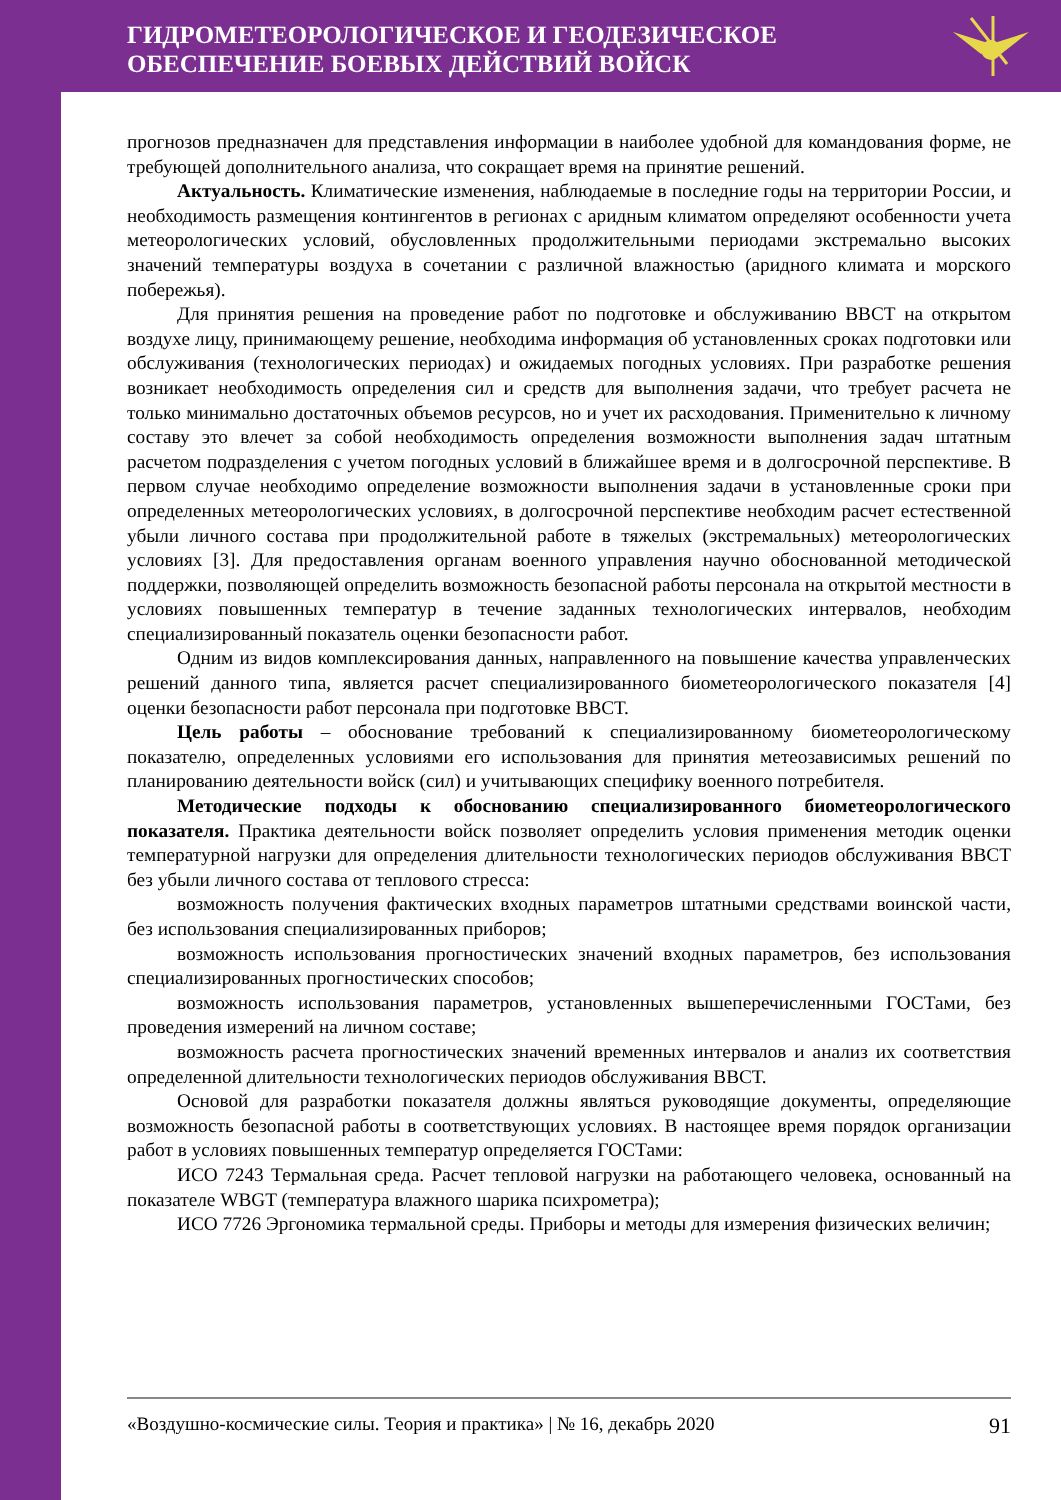ГИДРОМЕТЕОРОЛОГИЧЕСКОЕ И ГЕОДЕЗИЧЕСКОЕ
ОБЕСПЕЧЕНИЕ БОЕВЫХ ДЕЙСТВИЙ ВОЙСК
прогнозов предназначен для представления информации в наиболее удобной для командования форме, не требующей дополнительного анализа, что сокращает время на принятие решений.
Актуальность. Климатические изменения, наблюдаемые в последние годы на территории России, и необходимость размещения контингентов в регионах с аридным климатом определяют особенности учета метеорологических условий, обусловленных продолжительными периодами экстремально высоких значений температуры воздуха в сочетании с различной влажностью (аридного климата и морского побережья).
Для принятия решения на проведение работ по подготовке и обслуживанию ВВСТ на открытом воздухе лицу, принимающему решение, необходима информация об установленных сроках подготовки или обслуживания (технологических периодах) и ожидаемых погодных условиях. При разработке решения возникает необходимость определения сил и средств для выполнения задачи, что требует расчета не только минимально достаточных объемов ресурсов, но и учет их расходования. Применительно к личному составу это влечет за собой необходимость определения возможности выполнения задач штатным расчетом подразделения с учетом погодных условий в ближайшее время и в долгосрочной перспективе. В первом случае необходимо определение возможности выполнения задачи в установленные сроки при определенных метеорологических условиях, в долгосрочной перспективе необходим расчет естественной убыли личного состава при продолжительной работе в тяжелых (экстремальных) метеорологических условиях [3]. Для предоставления органам военного управления научно обоснованной методической поддержки, позволяющей определить возможность безопасной работы персонала на открытой местности в условиях повышенных температур в течение заданных технологических интервалов, необходим специализированный показатель оценки безопасности работ.
Одним из видов комплексирования данных, направленного на повышение качества управленческих решений данного типа, является расчет специализированного биометеорологического показателя [4] оценки безопасности работ персонала при подготовке ВВСТ.
Цель работы – обоснование требований к специализированному биометеорологическому показателю, определенных условиями его использования для принятия метеозависимых решений по планированию деятельности войск (сил) и учитывающих специфику военного потребителя.
Методические подходы к обоснованию специализированного биометеорологического показателя. Практика деятельности войск позволяет определить условия применения методик оценки температурной нагрузки для определения длительности технологических периодов обслуживания ВВСТ без убыли личного состава от теплового стресса:
возможность получения фактических входных параметров штатными средствами воинской части, без использования специализированных приборов;
возможность использования прогностических значений входных параметров, без использования специализированных прогностических способов;
возможность использования параметров, установленных вышеперечисленными ГОСТами, без проведения измерений на личном составе;
возможность расчета прогностических значений временных интервалов и анализ их соответствия определенной длительности технологических периодов обслуживания ВВСТ.
Основой для разработки показателя должны являться руководящие документы, определяющие возможность безопасной работы в соответствующих условиях. В настоящее время порядок организации работ в условиях повышенных температур определяется ГОСТами:
ИСО 7243 Термальная среда. Расчет тепловой нагрузки на работающего человека, основанный на показателе WBGT (температура влажного шарика психрометра);
ИСО 7726 Эргономика термальной среды. Приборы и методы для измерения физических величин;
«Воздушно-космические силы. Теория и практика» | № 16, декабрь 2020 91